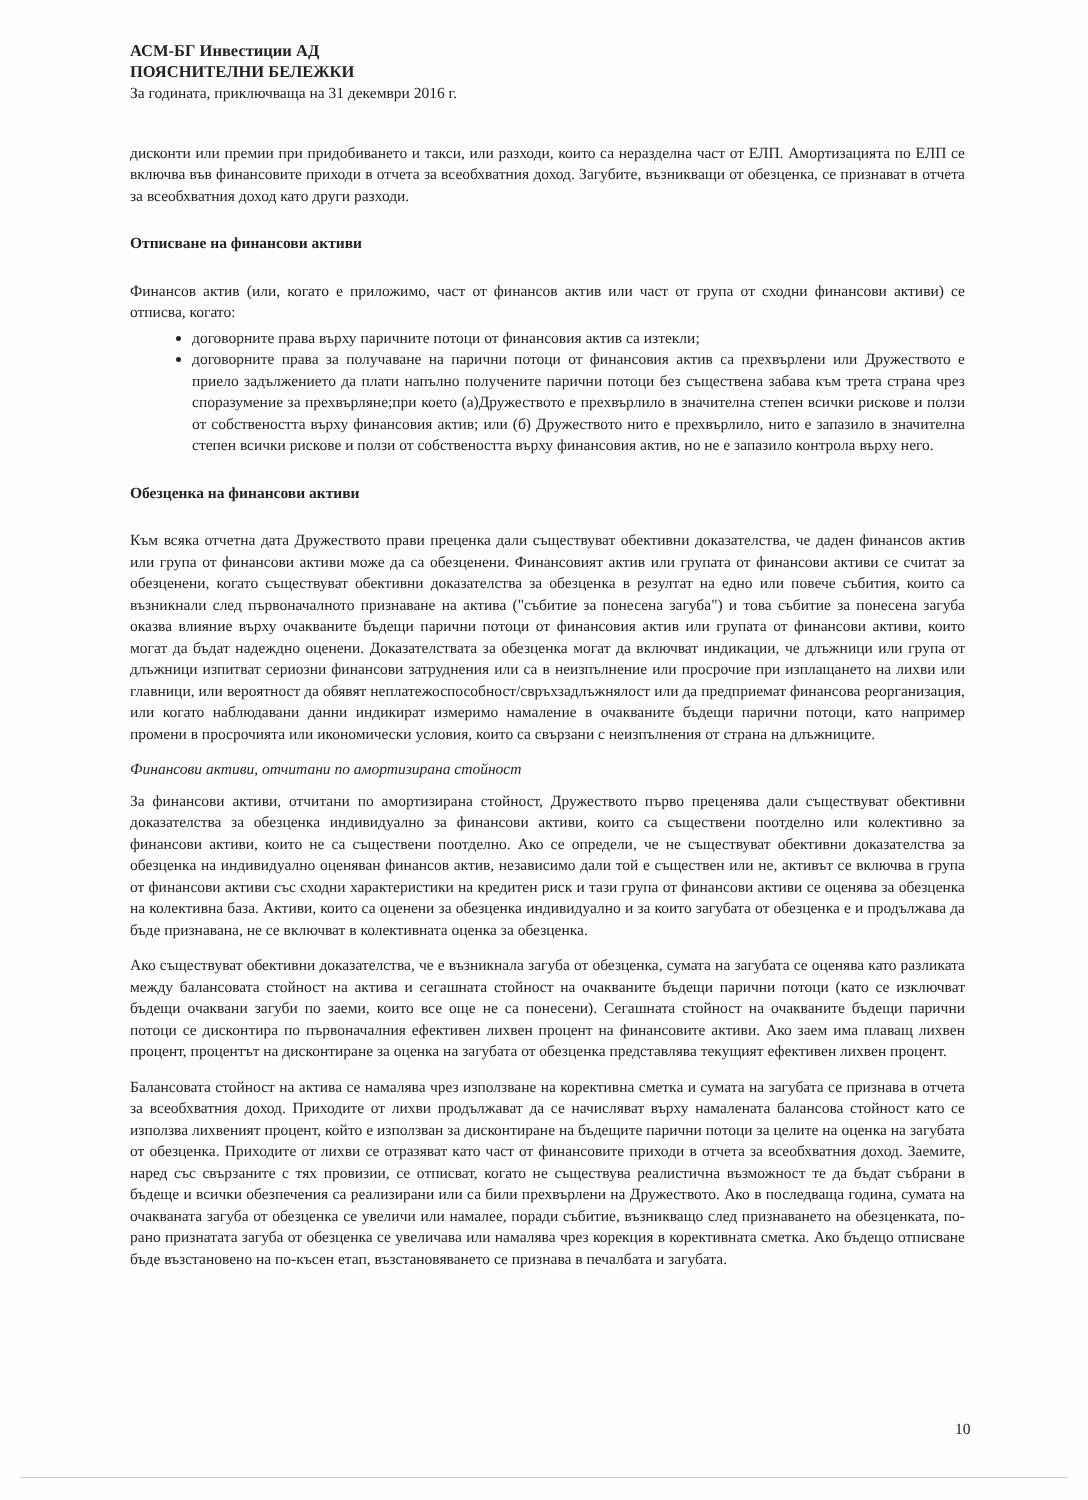АСМ-БГ Инвестиции АД
ПОЯСНИТЕЛНИ БЕЛЕЖКИ
За годината, приключваща на 31 декември 2016 г.
дисконти или премии при придобиването и такси, или разходи, които са неразделна част от ЕЛП. Амортизацията по ЕЛП се включва във финансовите приходи в отчета за всеобхватния доход. Загубите, възникващи от обезценка, се признават в отчета за всеобхватния доход като други разходи.
Отписване на финансови активи
Финансов актив (или, когато е приложимо, част от финансов актив или част от група от сходни финансови активи) се отписва, когато:
договорните права върху паричните потоци от финансовия актив са изтекли;
договорните права за получаване на парични потоци от финансовия актив са прехвърлени или Дружеството е приело задължението да плати напълно получените парични потоци без съществена забава към трета страна чрез споразумение за прехвърляне;при което (а)Дружеството е прехвърлило в значителна степен всички рискове и ползи от собствеността върху финансовия актив; или (б) Дружеството нито е прехвърлило, нито е запазило в значителна степен всички рискове и ползи от собствеността върху финансовия актив, но не е запазило контрола върху него.
Обезценка на финансови активи
Към всяка отчетна дата Дружеството прави преценка дали съществуват обективни доказателства, че даден финансов актив или група от финансови активи може да са обезценени. Финансовият актив или групата от финансови активи се считат за обезценени, когато съществуват обективни доказателства за обезценка в резултат на едно или повече събития, които са възникнали след първоначалното признаване на актива ("събитие за понесена загуба") и това събитие за понесена загуба оказва влияние върху очакваните бъдещи парични потоци от финансовия актив или групата от финансови активи, които могат да бъдат надеждно оценени. Доказателствата за обезценка могат да включват индикации, че длъжници или група от длъжници изпитват сериозни финансови затруднения или са в неизпълнение или просрочие при изплащането на лихви или главници, или вероятност да обявят неплатежоспособност/свръхзадлъжнялост или да предприемат финансова реорганизация, или когато наблюдавани данни индикират измеримо намаление в очакваните бъдещи парични потоци, като например промени в просрочията или икономически условия, които са свързани с неизпълнения от страна на длъжниците.
Финансови активи, отчитани по амортизирана стойност
За финансови активи, отчитани по амортизирана стойност, Дружеството първо преценява дали съществуват обективни доказателства за обезценка индивидуално за финансови активи, които са съществени поотделно или колективно за финансови активи, които не са съществени поотделно. Ако се определи, че не съществуват обективни доказателства за обезценка на индивидуално оценяван финансов актив, независимо дали той е съществен или не, активът се включва в група от финансови активи със сходни характеристики на кредитен риск и тази група от финансови активи се оценява за обезценка на колективна база. Активи, които са оценени за обезценка индивидуално и за които загубата от обезценка е и продължава да бъде признавана, не се включват в колективната оценка за обезценка.
Ако съществуват обективни доказателства, че е възникнала загуба от обезценка, сумата на загубата се оценява като разликата между балансовата стойност на актива и сегашната стойност на очакваните бъдещи парични потоци (като се изключват бъдещи очаквани загуби по заеми, които все още не са понесени). Сегашната стойност на очакваните бъдещи парични потоци се дисконтира по първоначалния ефективен лихвен процент на финансовите активи. Ако заем има плаващ лихвен процент, процентът на дисконтиране за оценка на загубата от обезценка представлява текущият ефективен лихвен процент.
Балансовата стойност на актива се намалява чрез използване на корективна сметка и сумата на загубата се признава в отчета за всеобхватния доход. Приходите от лихви продължават да се начисляват върху намалената балансова стойност като се използва лихвеният процент, който е използван за дисконтиране на бъдещите парични потоци за целите на оценка на загубата от обезценка. Приходите от лихви се отразяват като част от финансовите приходи в отчета за всеобхватния доход. Заемите, наред със свързаните с тях провизии, се отписват, когато не съществува реалистична възможност те да бъдат събрани в бъдеще и всички обезпечения са реализирани или са били прехвърлени на Дружеството. Ако в последваща година, сумата на очакваната загуба от обезценка се увеличи или намалее, поради събитие, възникващо след признаването на обезценката, по-рано признатата загуба от обезценка се увеличава или намалява чрез корекция в корективната сметка. Ако бъдещо отписване бъде възстановено на по-късен етап, възстановяването се признава в печалбата и загубата.
10